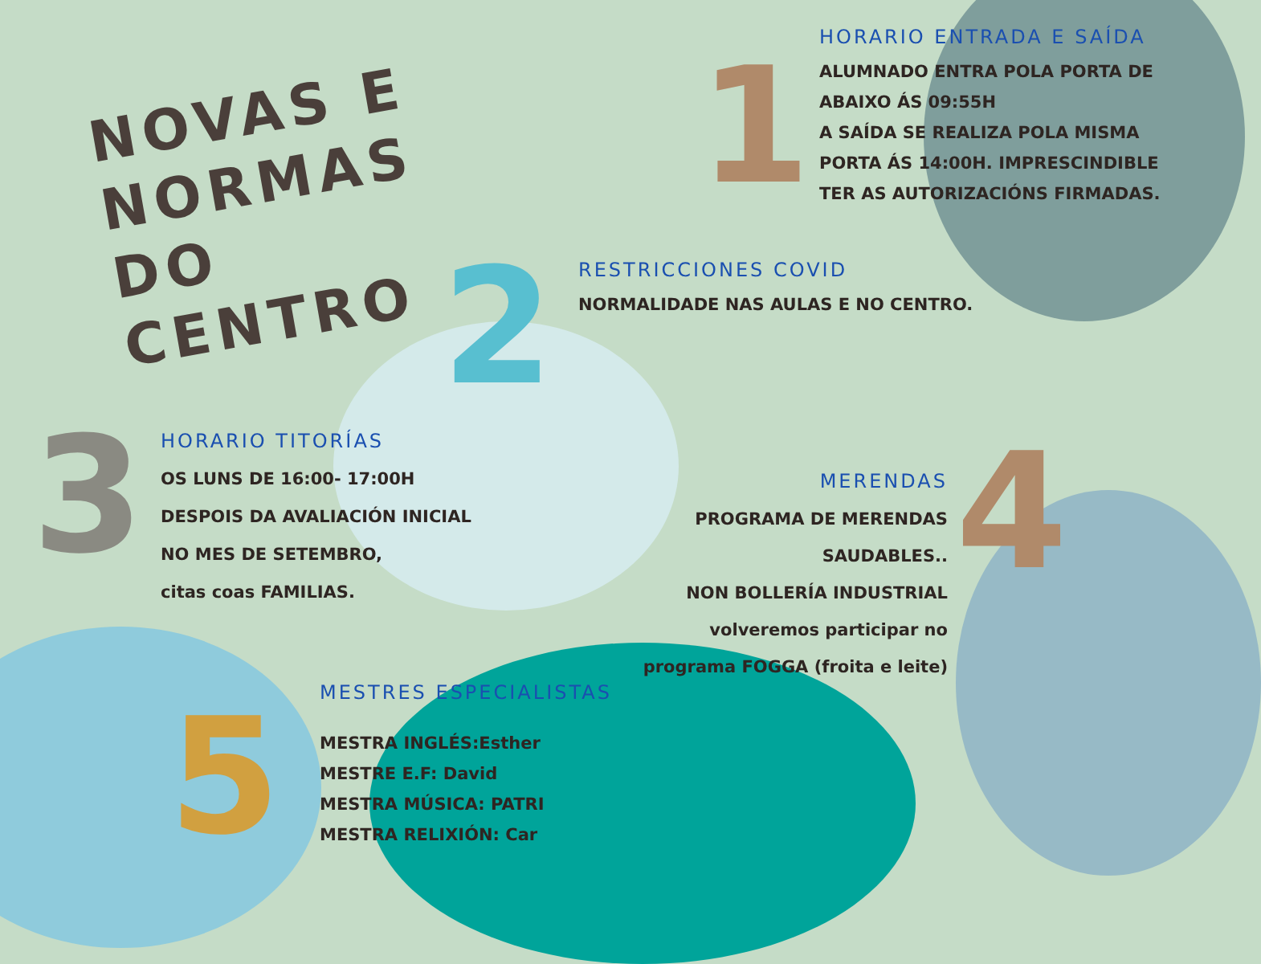1
2
3 4
5
NOVAS E
NORMAS DO
CENTRO
HORARIO ENTRADA E SAÍDA
ALUMNADO ENTRA POLA PORTA DE ABAIXO ÁS 09:55H
A SAÍDA SE REALIZA POLA MISMA PORTA ÁS 14:00H. IMPRESCINDIBLE TER AS AUTORIZACIÓNS FIRMADAS.
RESTRICCIONES COVID
NORMALIDADE NAS AULAS E NO CENTRO.
HORARIO TITORÍAS
OS LUNS DE 16:00- 17:00H
DESPOIS DA AVALIACIÓN INICIAL
NO MES DE SETEMBRO,
citas coas FAMILIAS.
MERENDAS
PROGRAMA DE MERENDAS SAUDABLES..
NON BOLLERÍA INDUSTRIAL
volveremos participar no programa FOGGA (froita e leite)
MESTRES ESPECIALISTAS
MESTRA INGLÉS:Esther
MESTRE E.F: David
MESTRA MÚSICA: PATRI
MESTRA RELIXIÓN: Car